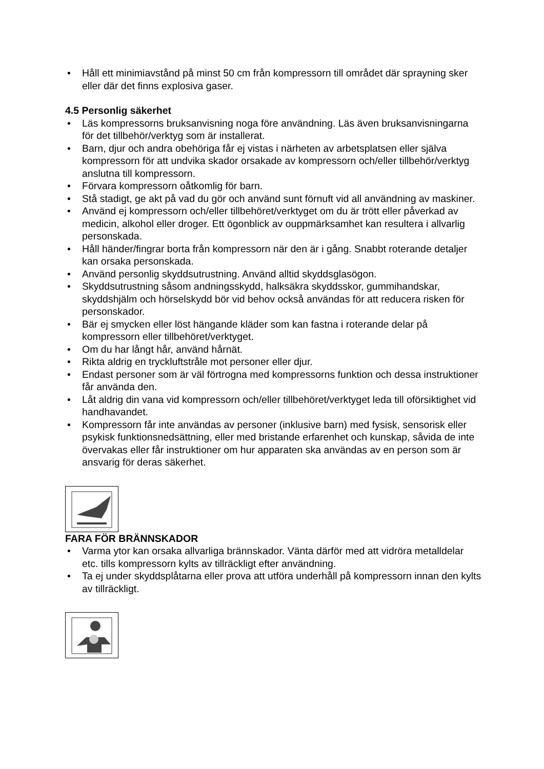• Håll ett minimiavstånd på minst 50 cm från kompressorn till området där sprayning sker eller där det finns explosiva gaser.
4.5 Personlig säkerhet
• Läs kompressorns bruksanvisning noga före användning. Läs även bruksanvisningarna för det tillbehör/verktyg som är installerat.
• Barn, djur och andra obehöriga får ej vistas i närheten av arbetsplatsen eller själva kompressorn för att undvika skador orsakade av kompressorn och/eller tillbehör/verktyg anslutna till kompressorn.
• Förvara kompressorn oåtkomlig för barn.
• Stå stadigt, ge akt på vad du gör och använd sunt förnuft vid all användning av maskiner.
• Använd ej kompressorn och/eller tillbehöret/verktyget om du är trött eller påverkad av medicin, alkohol eller droger. Ett ögonblick av ouppmärksamhet kan resultera i allvarlig personskada.
• Håll händer/fingrar borta från kompressorn när den är i gång. Snabbt roterande detaljer kan orsaka personskada.
• Använd personlig skyddsutrustning. Använd alltid skyddsglasögon.
• Skyddsutrustning såsom andningsskydd, halksäkra skyddsskor, gummihandskar, skyddshjälm och hörselskydd bör vid behov också användas för att reducera risken för personskador.
• Bär ej smycken eller löst hängande kläder som kan fastna i roterande delar på kompressorn eller tillbehöret/verktyget.
• Om du har långt hår, använd hårnät.
• Rikta aldrig en tryckluftstråle mot personer eller djur.
• Endast personer som är väl förtrogna med kompressorns funktion och dessa instruktioner får använda den.
• Låt aldrig din vana vid kompressorn och/eller tillbehöret/verktyget leda till oförsiktighet vid handhavandet.
• Kompressorn får inte användas av personer (inklusive barn) med fysisk, sensorisk eller psykisk funktionsnedsättning, eller med bristande erfarenhet och kunskap, såvida de inte övervakas eller får instruktioner om hur apparaten ska användas av en person som är ansvarig för deras säkerhet.
FARA FÖR BRÄNNSKADOR
• Varma ytor kan orsaka allvarliga brännskador. Vänta därför med att vidröra metalldelar etc. tills kompressorn kylts av tillräckligt efter användning.
• Ta ej under skyddsplåtarna eller prova att utföra underhåll på kompressorn innan den kylts av tillräckligt.